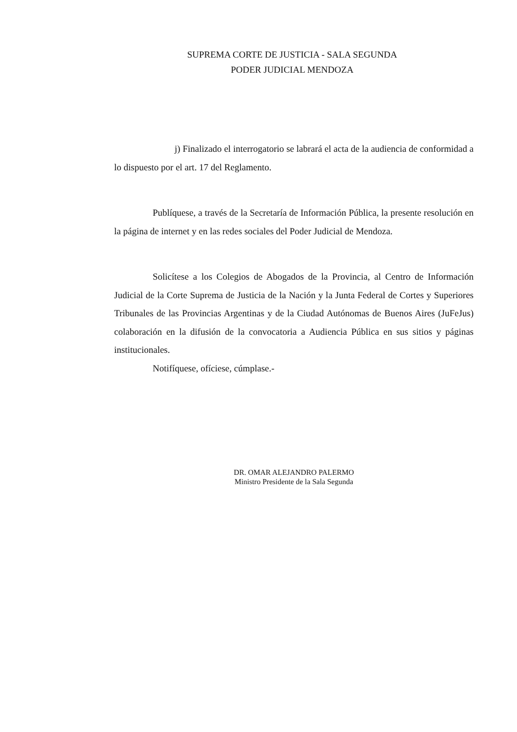SUPREMA CORTE DE JUSTICIA - SALA SEGUNDA
PODER JUDICIAL MENDOZA
j) Finalizado el interrogatorio se labrará el acta de la audiencia de conformidad a lo dispuesto por el art. 17 del Reglamento.
Publíquese, a través de la Secretaría de Información Pública, la presente resolución en la página de internet y en las redes sociales del Poder Judicial de Mendoza.
Solicítese a los Colegios de Abogados de la Provincia, al Centro de Información Judicial de la Corte Suprema de Justicia de la Nación y la Junta Federal de Cortes y Superiores Tribunales de las Provincias Argentinas y de la Ciudad Autónomas de Buenos Aires (JuFeJus) colaboración en la difusión de la convocatoria a Audiencia Pública en sus sitios y páginas institucionales.
Notifíquese, ofíciese, cúmplase.-
DR. OMAR ALEJANDRO PALERMO
Ministro Presidente de la Sala Segunda